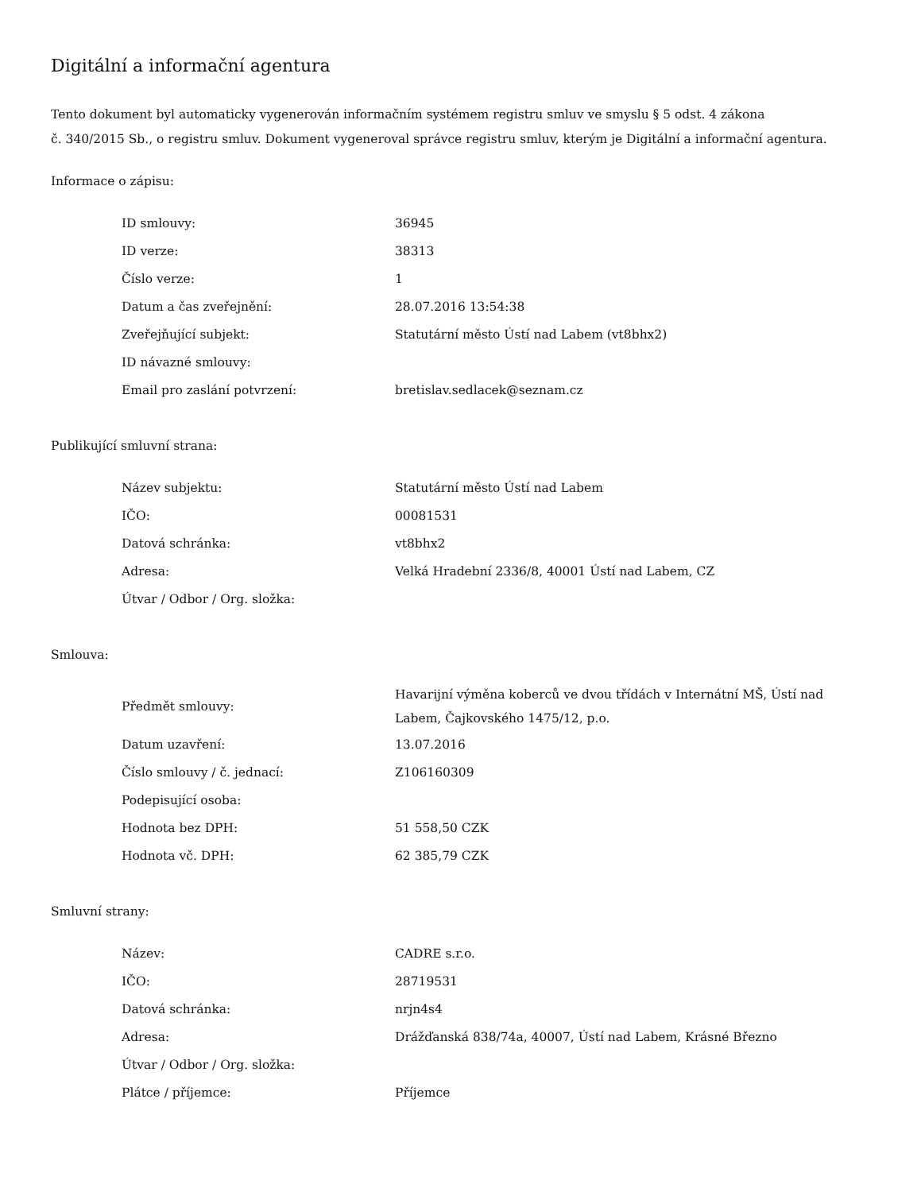Digitální a informační agentura
Tento dokument byl automaticky vygenerován informačním systémem registru smluv ve smyslu § 5 odst. 4 zákona
č. 340/2015 Sb., o registru smluv. Dokument vygeneroval správce registru smluv, kterým je Digitální a informační agentura.
Informace o zápisu:
| ID smlouvy: | 36945 |
| ID verze: | 38313 |
| Číslo verze: | 1 |
| Datum a čas zveřejnění: | 28.07.2016 13:54:38 |
| Zveřejňující subjekt: | Statutární město Ústí nad Labem (vt8bhx2) |
| ID návazné smlouvy: | |
| Email pro zaslání potvrzení: | bretislav.sedlacek@seznam.cz |
Publikující smluvní strana:
| Název subjektu: | Statutární město Ústí nad Labem |
| IČO: | 00081531 |
| Datová schránka: | vt8bhx2 |
| Adresa: | Velká Hradební 2336/8, 40001 Ústí nad Labem, CZ |
| Útvar / Odbor / Org. složka: | |
Smlouva:
| Předmět smlouvy: | Havarijní výměna koberců ve dvou třídách v Internátní MŠ, Ústí nad Labem, Čajkovského 1475/12, p.o. |
| Datum uzavření: | 13.07.2016 |
| Číslo smlouvy / č. jednací: | Z106160309 |
| Podepisující osoba: | |
| Hodnota bez DPH: | 51 558,50 CZK |
| Hodnota vč. DPH: | 62 385,79 CZK |
Smluvní strany:
| Název: | CADRE s.r.o. |
| IČO: | 28719531 |
| Datová schránka: | nrjn4s4 |
| Adresa: | Drážďanská 838/74a, 40007, Ústí nad Labem, Krásné Březno |
| Útvar / Odbor / Org. složka: | |
| Plátce / příjemce: | Příjemce |